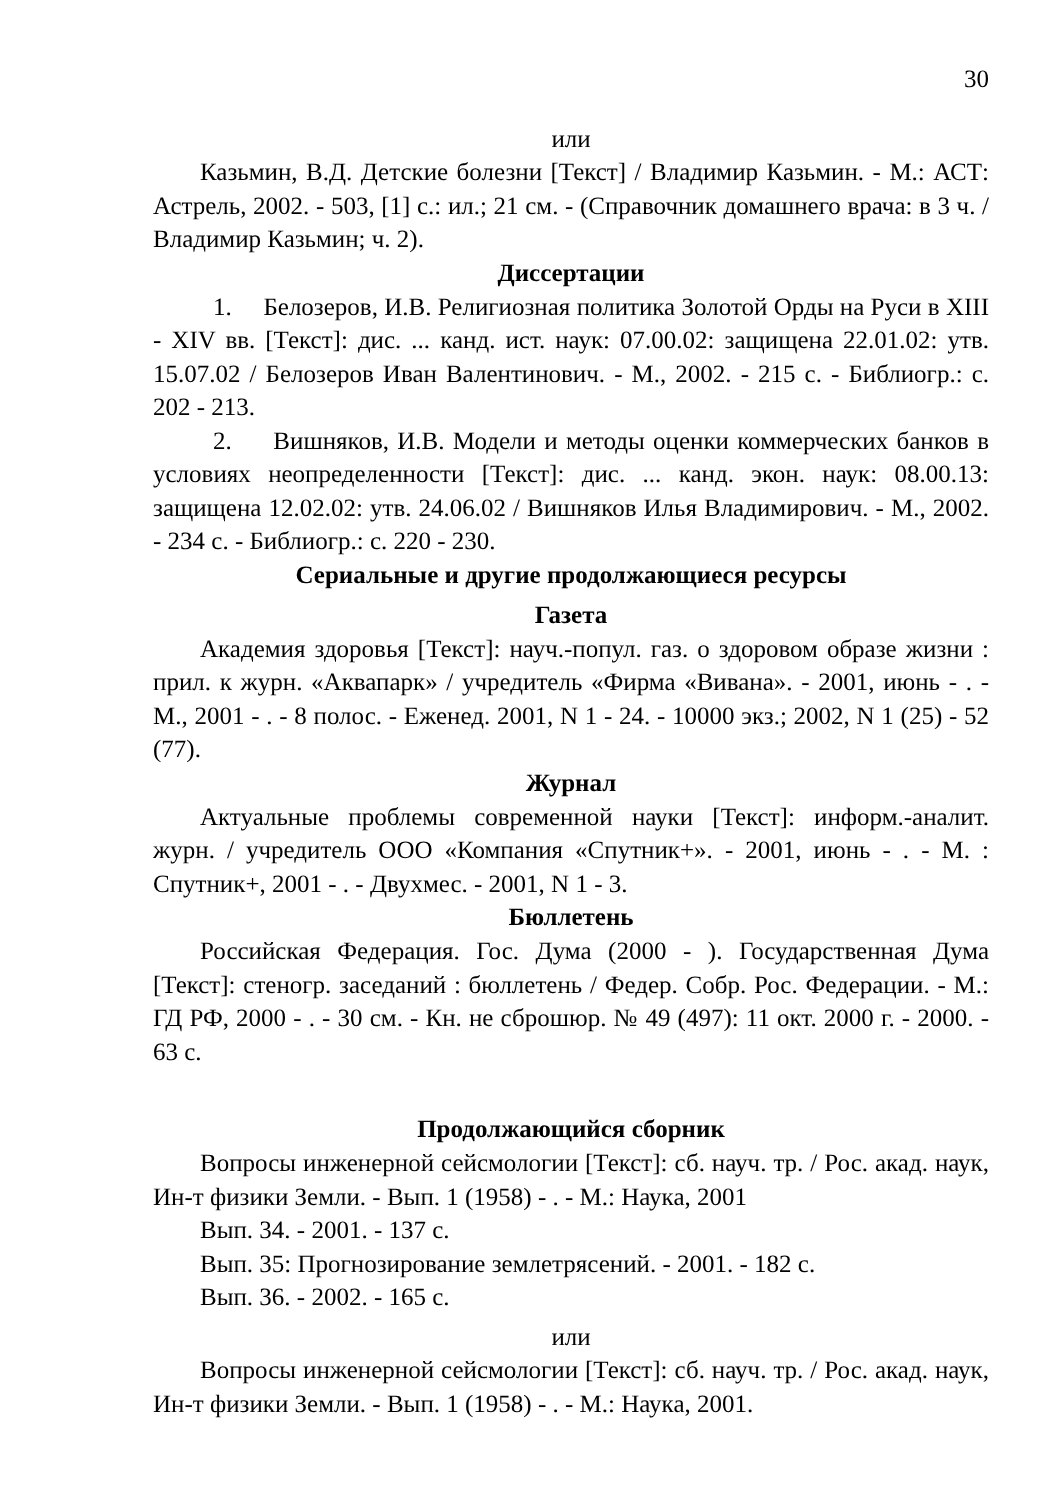30
или
Казьмин, В.Д. Детские болезни [Текст] / Владимир Казьмин. - М.: АСТ: Астрель, 2002. - 503, [1] с.: ил.; 21 см. - (Справочник домашнего врача: в 3 ч. / Владимир Казьмин; ч. 2).
Диссертации
1. Белозеров, И.В. Религиозная политика Золотой Орды на Руси в XIII - XIV вв. [Текст]: дис. ... канд. ист. наук: 07.00.02: защищена 22.01.02: утв. 15.07.02 / Белозеров Иван Валентинович. - М., 2002. - 215 с. - Библиогр.: с. 202 - 213.
2. Вишняков, И.В. Модели и методы оценки коммерческих банков в условиях неопределенности [Текст]: дис. ... канд. экон. наук: 08.00.13: защищена 12.02.02: утв. 24.06.02 / Вишняков Илья Владимирович. - М., 2002. - 234 с. - Библиогр.: с. 220 - 230.
Сериальные и другие продолжающиеся ресурсы
Газета
Академия здоровья [Текст]: науч.-попул. газ. о здоровом образе жизни : прил. к журн. «Аквапарк» / учредитель «Фирма «Вивана». - 2001, июнь - . - М., 2001 - . - 8 полос. - Еженед. 2001, N 1 - 24. - 10000 экз.; 2002, N 1 (25) - 52 (77).
Журнал
Актуальные проблемы современной науки [Текст]: информ.-аналит. журн. / учредитель ООО «Компания «Спутник+». - 2001, июнь - . - М. : Спутник+, 2001 - . - Двухмес. - 2001, N 1 - 3.
Бюллетень
Российская Федерация. Гос. Дума (2000 - ). Государственная Дума [Текст]: стеногр. заседаний : бюллетень / Федер. Собр. Рос. Федерации. - М.: ГД РФ, 2000 - . - 30 см. - Кн. не сброшюр. № 49 (497): 11 окт. 2000 г. - 2000. - 63 с.
Продолжающийся сборник
Вопросы инженерной сейсмологии [Текст]: сб. науч. тр. / Рос. акад. наук, Ин-т физики Земли. - Вып. 1 (1958) - . - М.: Наука, 2001
Вып. 34. - 2001. - 137 с.
Вып. 35: Прогнозирование землетрясений. - 2001. - 182 с.
Вып. 36. - 2002. - 165 с.
или
Вопросы инженерной сейсмологии [Текст]: сб. науч. тр. / Рос. акад. наук, Ин-т физики Земли. - Вып. 1 (1958) - . - М.: Наука, 2001.